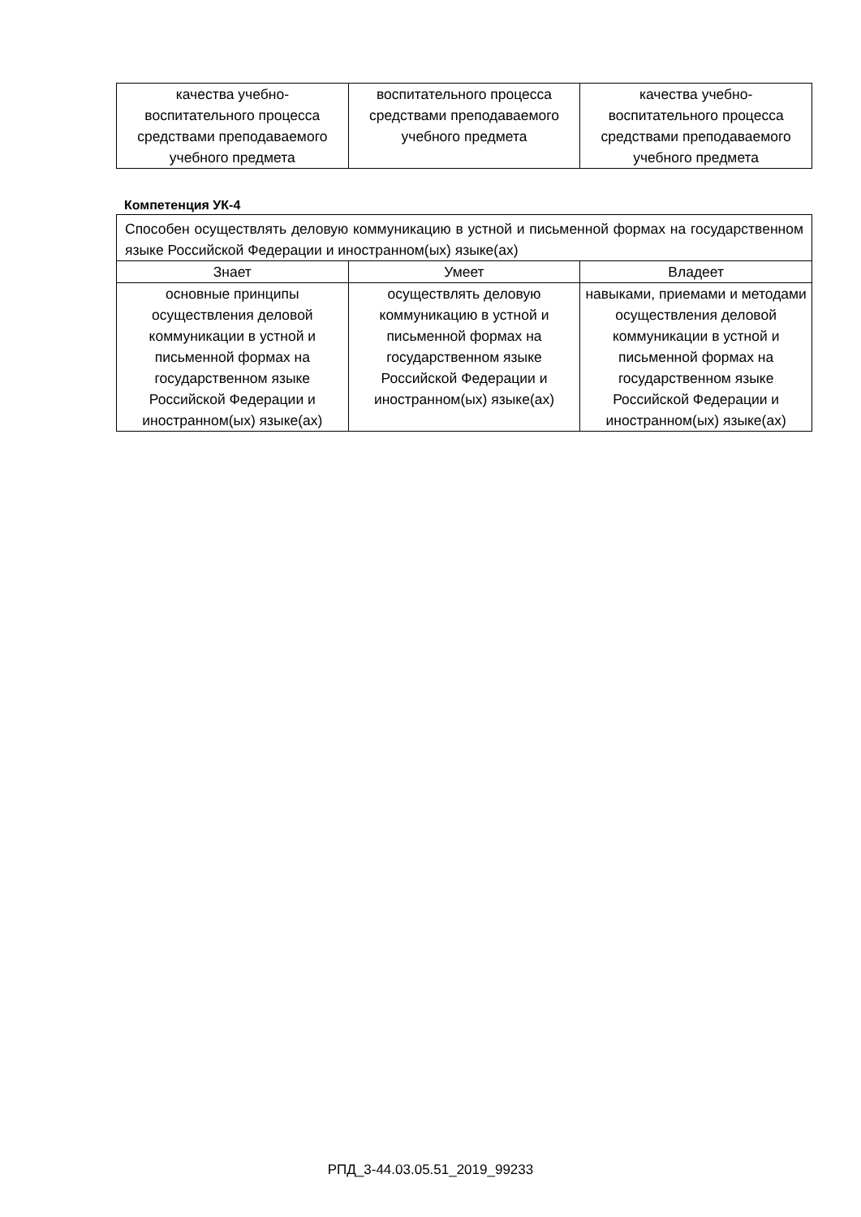| качества учебно- воспитательного процесса средствами преподаваемого учебного предмета | воспитательного процесса средствами преподаваемого учебного предмета | качества учебно- воспитательного процесса средствами преподаваемого учебного предмета |
Компетенция УК-4
| Способен осуществлять деловую коммуникацию в устной и письменной формах на государственном языке Российской Федерации и иностранном(ых) языке(ах) | | |
| Знает | Умеет | Владеет |
| основные принципы осуществления деловой коммуникации в устной и письменной формах на государственном языке Российской Федерации и иностранном(ых) языке(ах) | осуществлять деловую коммуникацию в устной и письменной формах на государственном языке Российской Федерации и иностранном(ых) языке(ах) | навыками, приемами и методами осуществления деловой коммуникации в устной и письменной формах на государственном языке Российской Федерации и иностранном(ых) языке(ах) |
РПД_3-44.03.05.51_2019_99233